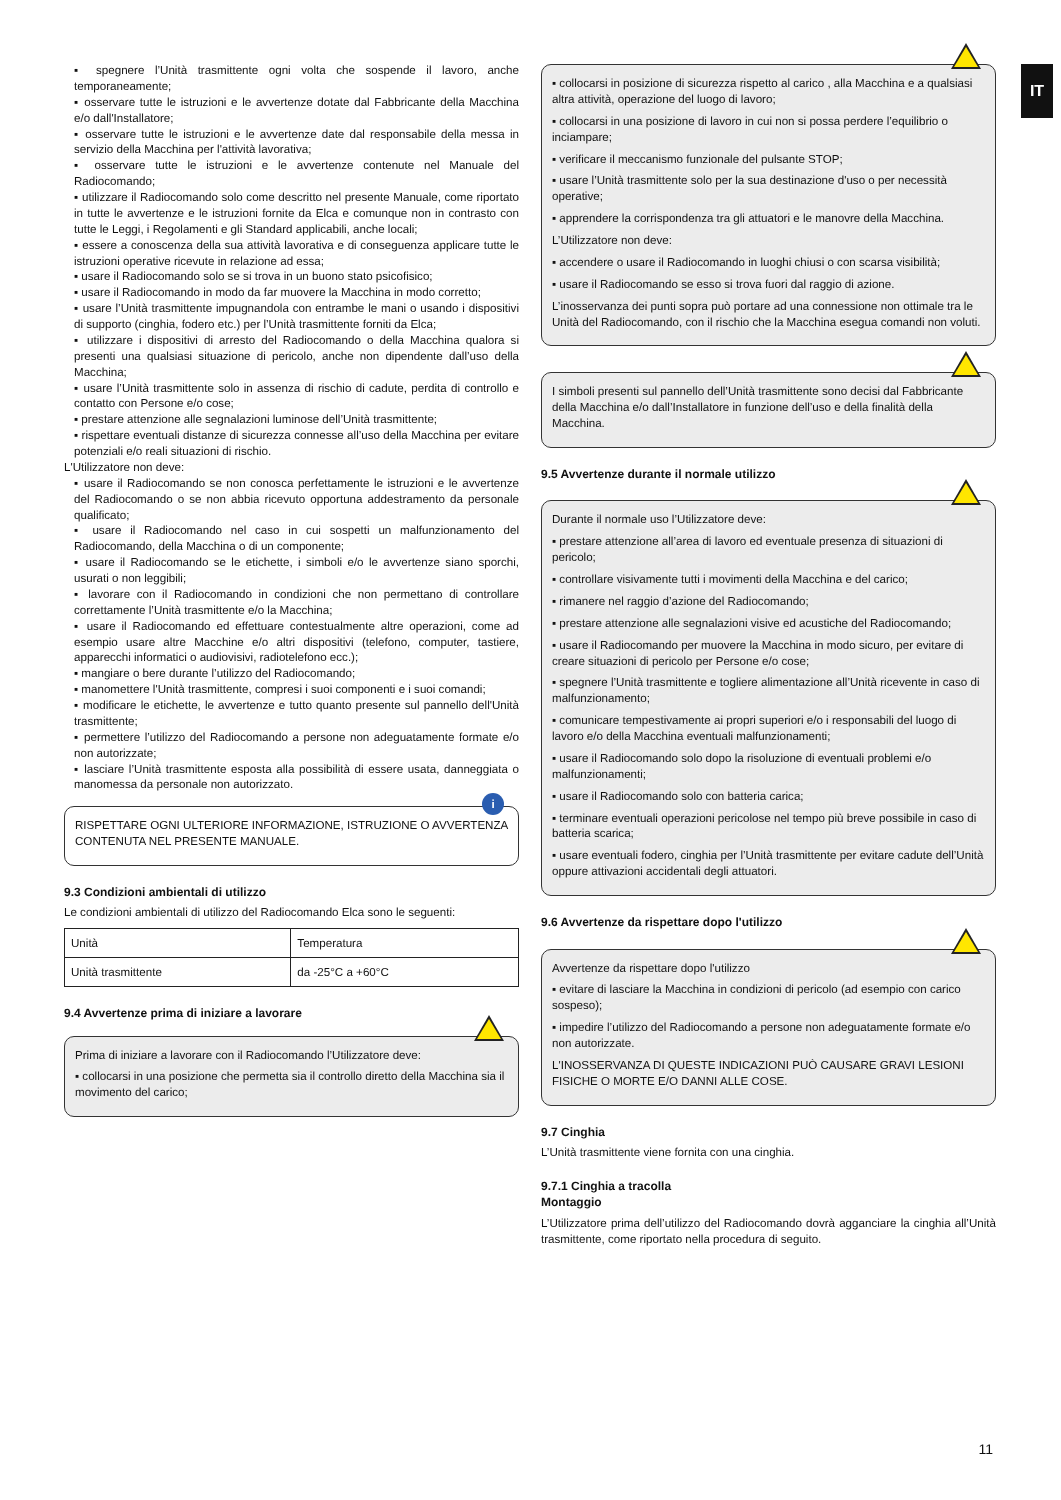IT
▪ spegnere l’Unità trasmittente ogni volta che sospende il lavoro, anche temporaneamente;
▪ osservare tutte le istruzioni e le avvertenze dotate dal Fabbricante della Macchina e/o dall'Installatore;
▪ osservare tutte le istruzioni e le avvertenze date dal responsabile della messa in servizio della Macchina per l'attività lavorativa;
▪ osservare tutte le istruzioni e le avvertenze contenute nel Manuale del Radiocomando;
▪ utilizzare il Radiocomando solo come descritto nel presente Manuale, come riportato in tutte le avvertenze e le istruzioni fornite da Elca e comunque non in contrasto con tutte le Leggi, i Regolamenti e gli Standard applicabili, anche locali;
▪ essere a conoscenza della sua attività lavorativa e di conseguenza applicare tutte le istruzioni operative ricevute in relazione ad essa;
▪ usare il Radiocomando solo se si trova in un buono stato psicofisico;
▪ usare il Radiocomando in modo da far muovere la Macchina in modo corretto;
▪ usare l’Unità trasmittente impugnandola con entrambe le mani o usando i dispositivi di supporto (cinghia, fodero etc.) per l’Unità trasmittente forniti da Elca;
▪ utilizzare i dispositivi di arresto del Radiocomando o della Macchina qualora si presenti una qualsiasi situazione di pericolo, anche non dipendente dall’uso della Macchina;
▪ usare l’Unità trasmittente solo in assenza di rischio di cadute, perdita di controllo e contatto con Persone e/o cose;
▪ prestare attenzione alle segnalazioni luminose dell’Unità trasmittente;
▪ rispettare eventuali distanze di sicurezza connesse all’uso della Macchina per evitare potenziali e/o reali situazioni di rischio.
L'Utilizzatore non deve:
▪ usare il Radiocomando se non conosca perfettamente le istruzioni e le avvertenze del Radiocomando o se non abbia ricevuto opportuna addestramento da personale qualificato;
▪ usare il Radiocomando nel caso in cui sospetti un malfunzionamento del Radiocomando, della Macchina o di un componente;
▪ usare il Radiocomando se le etichette, i simboli e/o le avvertenze siano sporchi, usurati o non leggibili;
▪ lavorare con il Radiocomando in condizioni che non permettano di controllare correttamente l’Unità trasmittente e/o la Macchina;
▪ usare il Radiocomando ed effettuare contestualmente altre operazioni, come ad esempio usare altre Macchine e/o altri dispositivi (telefono, computer, tastiere, apparecchi informatici o audiovisivi, radiotelefono ecc.);
▪ mangiare o bere durante l’utilizzo del Radiocomando;
▪ manomettere l'Unità trasmittente, compresi i suoi componenti e i suoi comandi;
▪ modificare le etichette, le avvertenze e tutto quanto presente sul pannello dell'Unità trasmittente;
▪ permettere l’utilizzo del Radiocomando a persone non adeguatamente formate e/o non autorizzate;
▪ lasciare l’Unità trasmittente esposta alla possibilità di essere usata, danneggiata o manomessa da personale non autorizzato.
i
RISPETTARE OGNI ULTERIORE INFORMAZIONE, ISTRUZIONE O AVVERTENZA CONTENUTA NEL PRESENTE MANUALE.
9.3 Condizioni ambientali di utilizzo
Le condizioni ambientali di utilizzo del Radiocomando Elca sono le seguenti:
| Unità | Temperatura |
| Unità trasmittente | da -25°C a +60°C |
9.4 Avvertenze prima di iniziare a lavorare
Prima di iniziare a lavorare con il Radiocomando l’Utilizzatore deve:
▪ collocarsi in una posizione che permetta sia il controllo diretto della Macchina sia il movimento del carico;
▪ collocarsi in posizione di sicurezza rispetto al carico , alla Macchina e a qualsiasi altra attività, operazione del luogo di lavoro;
▪ collocarsi in una posizione di lavoro in cui non si possa perdere l’equilibrio o inciampare;
▪ verificare il meccanismo funzionale del pulsante STOP;
▪ usare l’Unità trasmittente solo per la sua destinazione d'uso o per necessità operative;
▪ apprendere la corrispondenza tra gli attuatori e le manovre della Macchina.
L’Utilizzatore non deve:
▪ accendere o usare il Radiocomando in luoghi chiusi o con scarsa visibilità;
▪ usare il Radiocomando se esso si trova fuori dal raggio di azione.
L’inosservanza dei punti sopra può portare ad una connessione non ottimale tra le Unità del Radiocomando, con il rischio che la Macchina esegua comandi non voluti.
I simboli presenti sul pannello dell’Unità trasmittente sono decisi dal Fabbricante della Macchina e/o dall’Installatore in funzione dell’uso e della finalità della Macchina.
9.5 Avvertenze durante il normale utilizzo
Durante il normale uso l’Utilizzatore deve:
▪ prestare attenzione all’area di lavoro ed eventuale presenza di situazioni di pericolo;
▪ controllare visivamente tutti i movimenti della Macchina e del carico;
▪ rimanere nel raggio d’azione del Radiocomando;
▪ prestare attenzione alle segnalazioni visive ed acustiche del Radiocomando;
▪ usare il Radiocomando per muovere la Macchina in modo sicuro, per evitare di creare situazioni di pericolo per Persone e/o cose;
▪ spegnere l’Unità trasmittente e togliere alimentazione all’Unità ricevente in caso di malfunzionamento;
▪ comunicare tempestivamente ai propri superiori e/o i responsabili del luogo di lavoro e/o della Macchina eventuali malfunzionamenti;
▪ usare il Radiocomando solo dopo la risoluzione di eventuali problemi e/o malfunzionamenti;
▪ usare il Radiocomando solo con batteria carica;
▪ terminare eventuali operazioni pericolose nel tempo più breve possibile in caso di batteria scarica;
▪ usare eventuali fodero, cinghia per l’Unità trasmittente per evitare cadute dell’Unità oppure attivazioni accidentali degli attuatori.
9.6 Avvertenze da rispettare dopo l'utilizzo
Avvertenze da rispettare dopo l'utilizzo
▪ evitare di lasciare la Macchina in condizioni di pericolo (ad esempio con carico sospeso);
▪ impedire l’utilizzo del Radiocomando a persone non adeguatamente formate e/o non autorizzate.
L'INOSSERVANZA DI QUESTE INDICAZIONI PUÒ CAUSARE GRAVI LESIONI FISICHE O MORTE E/O DANNI ALLE COSE.
9.7 Cinghia
L’Unità trasmittente viene fornita con una cinghia.
9.7.1 Cinghia a tracolla
Montaggio
L’Utilizzatore prima dell’utilizzo del Radiocomando dovrà agganciare la cinghia all’Unità trasmittente, come riportato nella procedura di seguito.
11